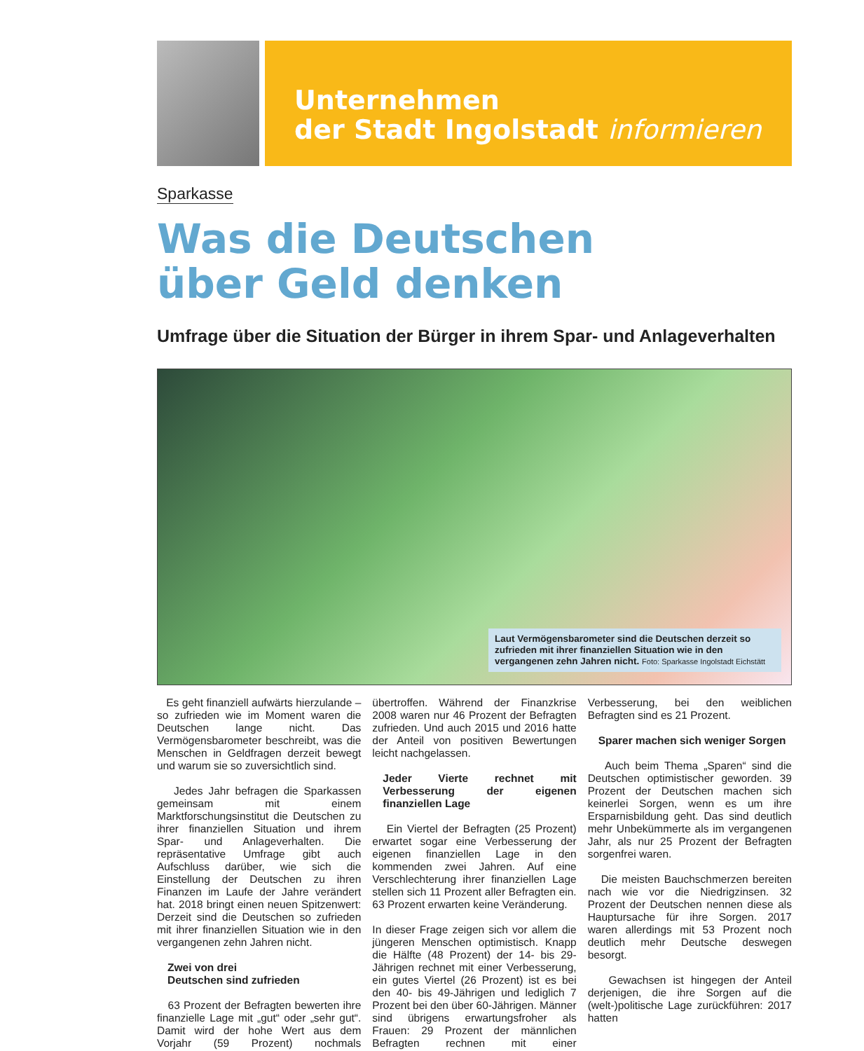Unternehmen
der Stadt Ingolstadt informieren
Sparkasse
Was die Deutschen
über Geld denken
Umfrage über die Situation der Bürger in ihrem Spar- und Anlageverhalten
Laut Vermögensbarometer sind die Deutschen derzeit so zufrieden mit ihrer finanziellen Situation wie in den vergangenen zehn Jahren nicht. Foto: Sparkasse Ingolstadt Eichstätt
Es geht finanziell aufwärts hierzulande – so zufrieden wie im Moment waren die Deutschen lange nicht. Das Vermögensbarometer beschreibt, was die Menschen in Geldfragen derzeit bewegt und warum sie so zuversichtlich sind.
Jedes Jahr befragen die Sparkassen gemeinsam mit einem Marktforschungsinstitut die Deutschen zu ihrer finanziellen Situation und ihrem Spar- und Anlageverhalten. Die repräsentative Umfrage gibt auch Aufschluss darüber, wie sich die Einstellung der Deutschen zu ihren Finanzen im Laufe der Jahre verändert hat. 2018 bringt einen neuen Spitzenwert: Derzeit sind die Deutschen so zufrieden mit ihrer finanziellen Situation wie in den vergangenen zehn Jahren nicht.
Zwei von drei
Deutschen sind zufrieden
63 Prozent der Befragten bewerten ihre finanzielle Lage mit „gut“ oder „sehr gut“. Damit wird der hohe Wert aus dem Vorjahr (59 Prozent) nochmals übertroffen. Während der Finanzkrise 2008 waren nur 46 Prozent der Befragten zufrieden. Und auch 2015 und 2016 hatte der Anteil von positiven Bewertungen leicht nachgelassen.
Jeder Vierte rechnet mit Verbesserung der eigenen finanziellen Lage
Ein Viertel der Befragten (25 Prozent) erwartet sogar eine Verbesserung der eigenen finanziellen Lage in den kommenden zwei Jahren. Auf eine Verschlechterung ihrer finanziellen Lage stellen sich 11 Prozent aller Befragten ein. 63 Prozent erwarten keine Veränderung.
In dieser Frage zeigen sich vor allem die jüngeren Menschen optimistisch. Knapp die Hälfte (48 Prozent) der 14- bis 29-Jährigen rechnet mit einer Verbesserung, ein gutes Viertel (26 Prozent) ist es bei den 40- bis 49-Jährigen und lediglich 7 Prozent bei den über 60-Jährigen. Männer sind übrigens erwartungsfroher als Frauen: 29 Prozent der männlichen Befragten rechnen mit einer Verbesserung, bei den weiblichen Befragten sind es 21 Prozent.
Sparer machen sich weniger Sorgen
Auch beim Thema „Sparen“ sind die Deutschen optimistischer geworden. 39 Prozent der Deutschen machen sich keinerlei Sorgen, wenn es um ihre Ersparnisbildung geht. Das sind deutlich mehr Unbekümmerte als im vergangenen Jahr, als nur 25 Prozent der Befragten sorgenfrei waren.
Die meisten Bauchschmerzen bereiten nach wie vor die Niedrigzinsen. 32 Prozent der Deutschen nennen diese als Hauptursache für ihre Sorgen. 2017 waren allerdings mit 53 Prozent noch deutlich mehr Deutsche deswegen besorgt.
Gewachsen ist hingegen der Anteil derjenigen, die ihre Sorgen auf die (welt-)politische Lage zurückführen: 2017 hatten